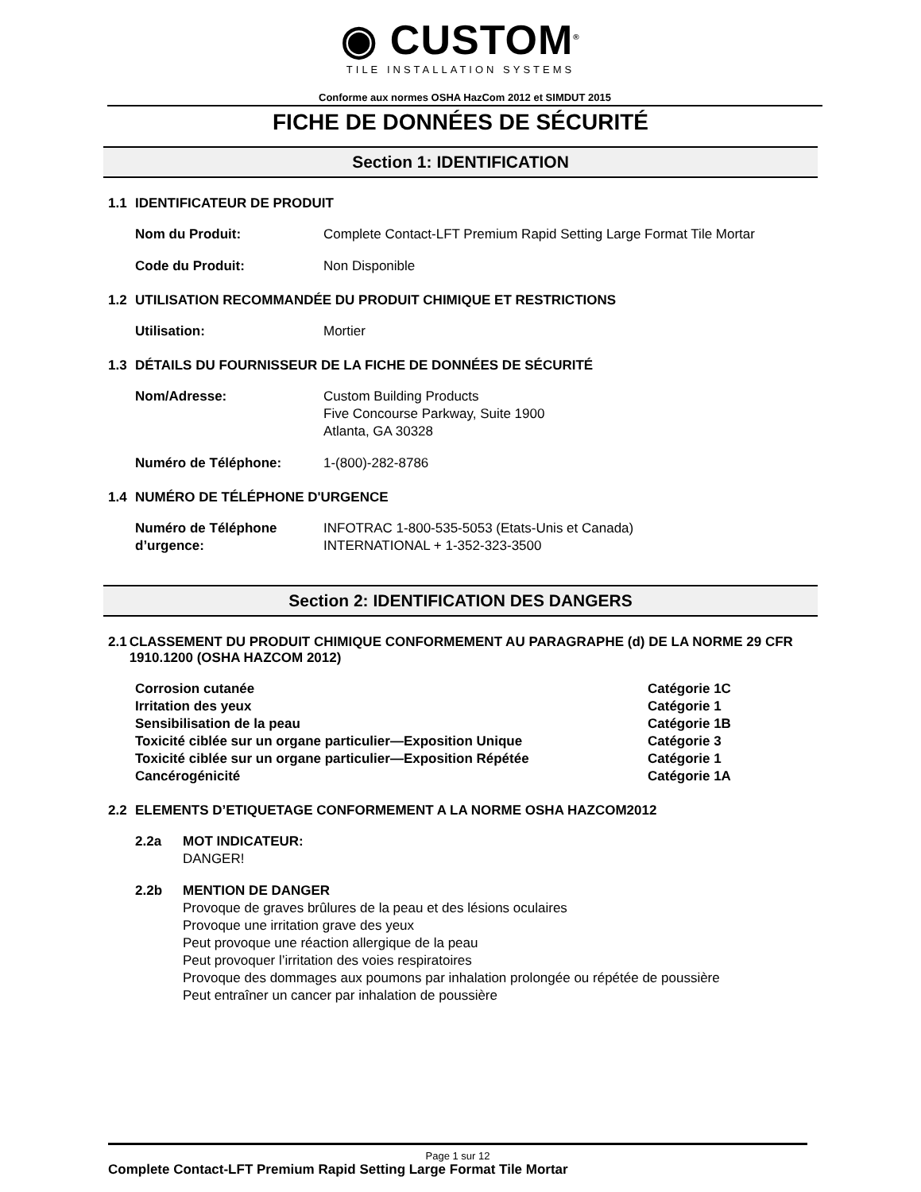◉ CUSTOM<sup>®</sup>
TILE INSTALLATION SYSTEMS
Conforme aux normes OSHA HazCom 2012 et SIMDUT 2015
FICHE DE DONNÉES DE SÉCURITÉ
Section 1: IDENTIFICATION
1.1 IDENTIFICATEUR DE PRODUIT
Nom du Produit: Complete Contact-LFT Premium Rapid Setting Large Format Tile Mortar
Code du Produit: Non Disponible
1.2 UTILISATION RECOMMANDÉE DU PRODUIT CHIMIQUE ET RESTRICTIONS
Utilisation: Mortier
1.3 DÉTAILS DU FOURNISSEUR DE LA FICHE DE DONNÉES DE SÉCURITÉ
Nom/Adresse: Custom Building Products
Five Concourse Parkway, Suite 1900
Atlanta, GA 30328
Numéro de Téléphone: 1-(800)-282-8786
1.4 NUMÉRO DE TÉLÉPHONE D'URGENCE
Numéro de Téléphone d’urgence:
INFOTRAC 1-800-535-5053 (Etats-Unis et Canada)
INTERNATIONAL + 1-352-323-3500
Section 2: IDENTIFICATION DES DANGERS
2.1 CLASSEMENT DU PRODUIT CHIMIQUE CONFORMEMENT AU PARAGRAPHE (d) DE LA NORME 29 CFR 1910.1200 (OSHA HAZCOM 2012)
Corrosion cutanée Catégorie 1C
Irritation des yeux Catégorie 1
Sensibilisation de la peau Catégorie 1B
Toxicité ciblée sur un organe particulier—Exposition Unique Catégorie 3
Toxicité ciblée sur un organe particulier—Exposition Répétée Catégorie 1
Cancérogénicité Catégorie 1A
2.2 ELEMENTS D’ETIQUETAGE CONFORMEMENT A LA NORME OSHA HAZCOM2012
2.2a MOT INDICATEUR:
DANGER!
2.2b MENTION DE DANGER
Provoque de graves brûlures de la peau et des lésions oculaires
Provoque une irritation grave des yeux
Peut provoque une réaction allergique de la peau
Peut provoquer l’irritation des voies respiratoires
Provoque des dommages aux poumons par inhalation prolongée ou répétée de poussière
Peut entraîner un cancer par inhalation de poussière
Page 1 sur 12
Complete Contact-LFT Premium Rapid Setting Large Format Tile Mortar